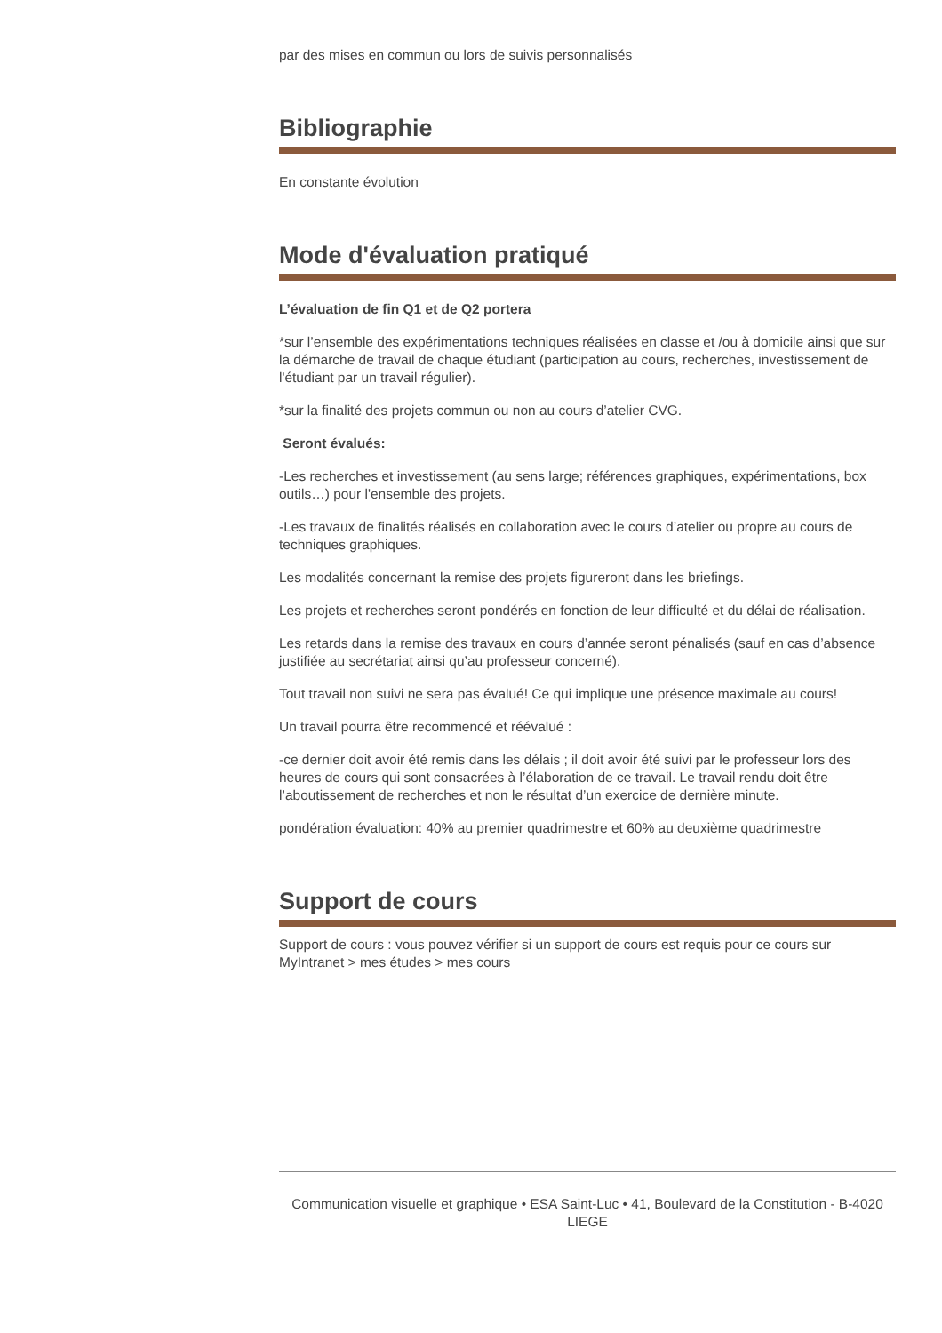par des mises en commun ou lors de suivis personnalisés
Bibliographie
En constante évolution
Mode d'évaluation pratiqué
L’évaluation de fin Q1 et de Q2 portera
*sur l’ensemble des expérimentations techniques réalisées en classe et /ou à domicile ainsi que sur la démarche de travail de chaque étudiant (participation au cours, recherches, investissement de l'étudiant par un travail régulier).
*sur la finalité des projets commun ou non au cours d’atelier CVG.
Seront évalués:
-Les recherches et investissement (au sens large; références graphiques, expérimentations, box outils…) pour l'ensemble des projets.
-Les travaux de finalités réalisés en collaboration avec le cours d’atelier ou propre au cours de techniques graphiques.
Les modalités concernant la remise des projets figureront dans les briefings.
Les projets et recherches seront pondérés en fonction de leur difficulté et du délai de réalisation.
Les retards dans la remise des travaux en cours d’année seront pénalisés (sauf en cas d’absence justifiée au secrétariat ainsi qu’au professeur concerné).
Tout travail non suivi ne sera pas évalué! Ce qui implique une présence maximale au cours!
Un travail pourra être recommencé et réévalué :
-ce dernier doit avoir été remis dans les délais ; il doit avoir été suivi par le professeur lors des heures de cours qui sont consacrées à l’élaboration de ce travail. Le travail rendu doit être l’aboutissement de recherches et non le résultat d’un exercice de dernière minute.
pondération évaluation: 40% au premier quadrimestre et 60% au deuxième quadrimestre
Support de cours
Support de cours : vous pouvez vérifier si un support de cours est requis pour ce cours sur MyIntranet > mes études > mes cours
Communication visuelle et graphique • ESA Saint-Luc • 41, Boulevard de la Constitution - B-4020 LIEGE